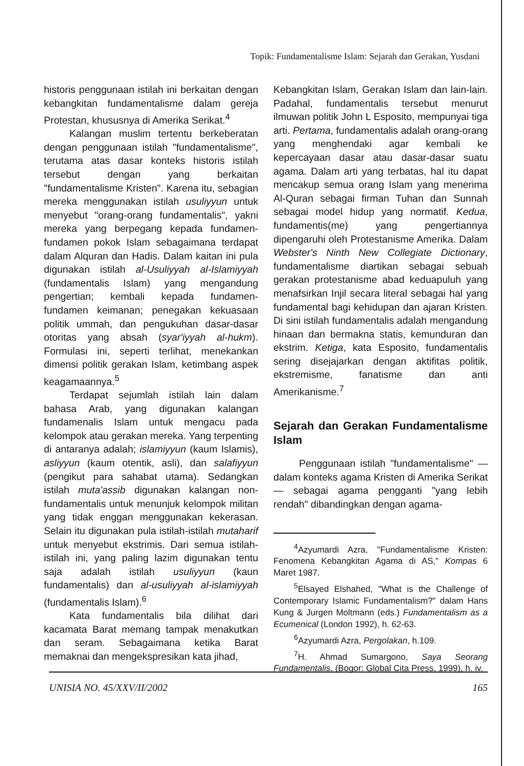Topik: Fundamentalisme Islam: Sejarah dan Gerakan, Yusdani
historis penggunaan istilah ini berkaitan dengan kebangkitan fundamentalisme dalam gereja Protestan, khususnya di Amerika Serikat.<sup>4</sup>
Kalangan muslim tertentu berkeberatan dengan penggunaan istilah "fundamentalisme", terutama atas dasar konteks historis istilah tersebut dengan yang berkaitan "fundamentalisme Kristen". Karena itu, sebagian mereka menggunakan istilah usuliyyun untuk menyebut "orang-orang fundamentalis", yakni mereka yang berpegang kepada fundamen-fundamen pokok Islam sebagaimana terdapat dalam Alquran dan Hadis. Dalam kaitan ini pula digunakan istilah al-Usuliyyah al-Islamiyyah (fundamentalis Islam) yang mengandung pengertian; kembali kepada fundamen-fundamen keimanan; penegakan kekuasaan politik ummah, dan pengukuhan dasar-dasar otoritas yang absah (syar'iyyah al-hukm). Formulasi ini, seperti terlihat, menekankan dimensi politik gerakan Islam, ketimbang aspek keagamaannya.<sup>5</sup>
Terdapat sejumlah istilah lain dalam bahasa Arab, yang digunakan kalangan fundamenalis Islam untuk mengacu pada kelompok atau gerakan mereka. Yang terpenting di antaranya adalah; islamiyyun (kaum Islamis), asliyyun (kaum otentik, asli), dan salafiyyun (pengikut para sahabat utama). Sedangkan istilah muta'assib digunakan kalangan non-fundamentalis untuk menunjuk kelompok militan yang tidak enggan menggunakan kekerasan. Selain itu digunakan pula istilah-istilah mutaharif untuk menyebut ekstrimis. Dari semua istilah-istilah ini, yang paling lazim digunakan tentu saja adalah istilah usuliyyun (kaun fundamentalis) dan al-usuliyyah al-islamiyyah (fundamentalis Islam).<sup>6</sup>
Kata fundamentalis bila dilihat dari kacamata Barat memang tampak menakutkan dan seram. Sebagaimana ketika Barat memaknai dan mengekspresikan kata jihad,
Kebangkitan Islam, Gerakan Islam dan lain-lain. Padahal, fundamentalis tersebut menurut ilmuwan politik John L Esposito, mempunyai tiga arti. Pertama, fundamentalis adalah orang-orang yang menghendaki agar kembali ke kepercayaan dasar atau dasar-dasar suatu agama. Dalam arti yang terbatas, hal itu dapat mencakup semua orang Islam yang menerima Al-Quran sebagai firman Tuhan dan Sunnah sebagai model hidup yang normatif. Kedua, fundamentis(me) yang pengertiannya dipengaruhi oleh Protestanisme Amerika. Dalam Webster's Ninth New Collegiate Dictionary, fundamentalisme diartikan sebagai sebuah gerakan protestanisme abad keduapuluh yang menafsirkan Injil secara literal sebagai hal yang fundamental bagi kehidupan dan ajaran Kristen. Di sini istilah fundamentalis adalah mengandung hinaan dan bermakna statis, kemunduran dan ekstrim. Ketiga, kata Esposito, fundamentalis sering disejajarkan dengan aktifitas politik, ekstremisme, fanatisme dan anti Amerikanisme.<sup>7</sup>
Sejarah dan Gerakan Fundamentalisme Islam
Penggunaan istilah "fundamentalisme" —dalam konteks agama Kristen di Amerika Serikat— sebagai agama pengganti "yang lebih rendah" dibandingkan dengan agama-
<sup>4</sup> Azyumardi Azra, "Fundamentalisme Kristen: Fenomena Kebangkitan Agama di AS," Kompas 6 Maret 1987.
<sup>5</sup> Elsayed Elshahed, "What is the Challenge of Contemporary Islamic Fundamentalism?" dalam Hans Kung & Jurgen Moltmann (eds.) Fundamentalism as a Ecumenical (London 1992), h. 62-63.
<sup>6</sup> Azyumardi Azra, Pergolakan, h.109.
<sup>7</sup>H. Ahmad Sumargono, Saya Seorang Fundamentalis, (Bogor: Global Cita Press, 1999), h. iv.
UNISIA NO. 45/XXV/II/2002 165